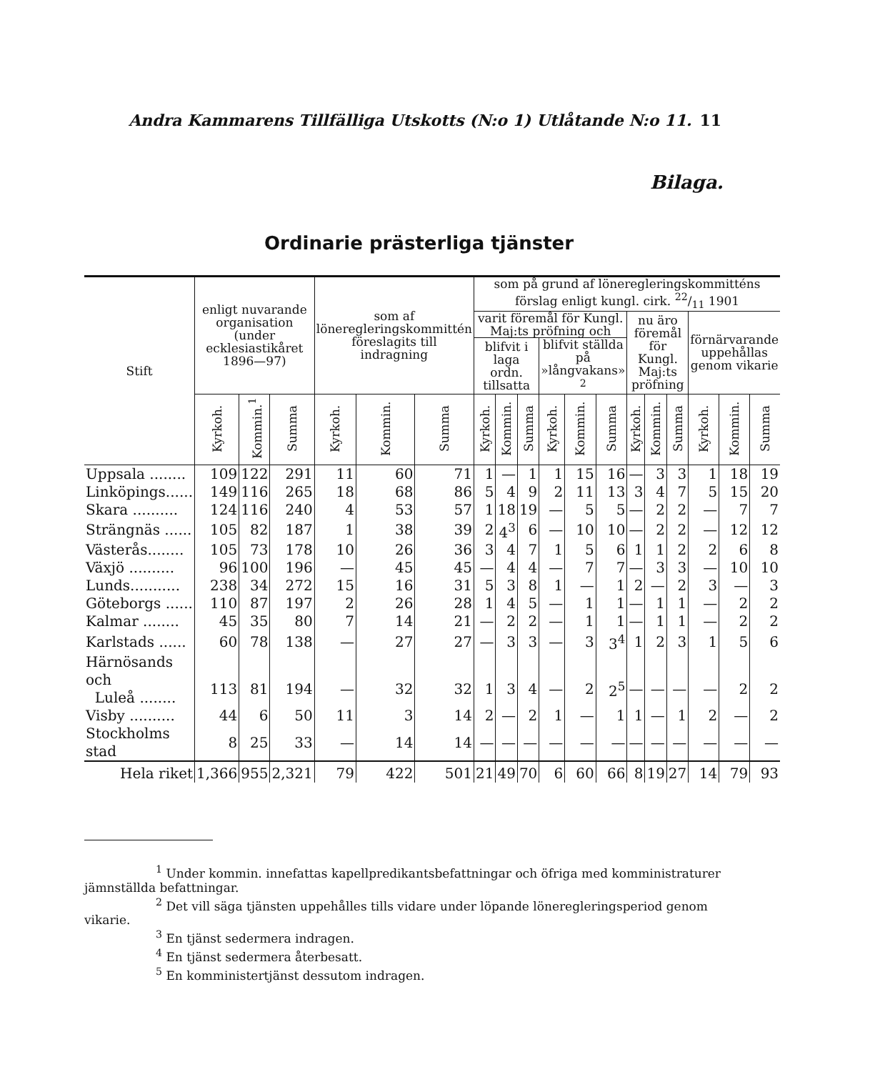Andra Kammarens Tillfälliga Utskotts (N:o 1) Utlåtande N:o 11. 11
Bilaga.
Ordinarie prästerliga tjänster
| Stift | enligt nuvarande organisation (under ecklesiastikåret 1896—97) | | | som af löneregleringskommittén föreslagits till indragning | | | som på grund af löneregleringskommitténs förslag enligt kungl. cirk. 22/11 1901 | | | | | | | | | | | |
| --- | --- | --- | --- | --- | --- | --- | --- | --- | --- | --- | --- | --- | --- | --- | --- | --- | --- | --- |
| | | | | | | | varit föremål för Kungl. Maj:ts pröfning och | | | | | | nu äro föremål för Kungl. Maj:ts pröfning | | | förnärvarande uppehållas genom vikarie | | |
| | | | | | | | blifvit i laga ordn. tillsatta | | | blifvit ställda på »långvakans» <sup>2</sup> | | | | | | | | |
| | Kyrkoh. | Kommin.<sup>1</sup> | Summa | Kyrkoh. | Kommin. | Summa | Kyrkoh. | Kommin. | Summa | Kyrkoh. | Kommin. | Summa | Kyrkoh. | Kommin. | Summa | Kyrkoh. | Kommin. | Summa |
| Uppsala ........ | 109 | 122 | 291 | 11 | 60 | 71 | 1 | — | 1 | 1 | 15 | 16 | — | 3 | 3 | 1 | 18 | 19 |
| Linköpings...... | 149 | 116 | 265 | 18 | 68 | 86 | 5 | 4 | 9 | 2 | 11 | 13 | 3 | 4 | 7 | 5 | 15 | 20 |
| Skara .......... | 124 | 116 | 240 | 4 | 53 | 57 | 1 | 18 | 19 | — | 5 | 5 | — | 2 | 2 | — | 7 | 7 |
| Strängnäs ...... | 105 | 82 | 187 | 1 | 38 | 39 | 2 | 4<sup>3</sup> | 6 | — | 10 | 10 | — | 2 | 2 | — | 12 | 12 |
| Västerås........ | 105 | 73 | 178 | 10 | 26 | 36 | 3 | 4 | 7 | 1 | 5 | 6 | 1 | 1 | 2 | 2 | 6 | 8 |
| Växjö .......... | 96 | 100 | 196 | — | 45 | 45 | — | 4 | 4 | — | 7 | 7 | — | 3 | 3 | — | 10 | 10 |
| Lunds........... | 238 | 34 | 272 | 15 | 16 | 31 | 5 | 3 | 8 | 1 | — | 1 | 2 | — | 2 | 3 | — | 3 |
| Göteborgs ...... | 110 | 87 | 197 | 2 | 26 | 28 | 1 | 4 | 5 | — | 1 | 1 | — | 1 | 1 | — | 2 | 2 |
| Kalmar ........ | 45 | 35 | 80 | 7 | 14 | 21 | — | 2 | 2 | — | 1 | 1 | — | 1 | 1 | — | 2 | 2 |
| Karlstads ...... | 60 | 78 | 138 | — | 27 | 27 | — | 3 | 3 | — | 3 | 3<sup>4</sup> | 1 | 2 | 3 | 1 | 5 | 6 |
| Härnösands och Luleå ........ | 113 | 81 | 194 | — | 32 | 32 | 1 | 3 | 4 | — | 2 | 2<sup>5</sup> | — | — | — | — | 2 | 2 |
| Visby .......... | 44 | 6 | 50 | 11 | 3 | 14 | 2 | — | 2 | 1 | — | 1 | 1 | — | 1 | 2 | — | 2 |
| Stockholms stad | 8 | 25 | 33 | — | 14 | 14 | — | — | — | — | — | — | — | — | — | — | — | — |
| Hela riket | 1,366 | 955 | 2,321 | 79 | 422 | 501 | 21 | 49 | 70 | 6 | 60 | 66 | 8 | 19 | 27 | 14 | 79 | 93 |
<sup>1</sup> Under kommin. innefattas kapellpredikantsbefattningar och öfriga med komministraturer jämnställda befattningar.
<sup>2</sup> Det vill säga tjänsten uppehålles tills vidare under löpande löneregleringsperiod genom vikarie.
<sup>3</sup> En tjänst sedermera indragen.
<sup>4</sup> En tjänst sedermera återbesatt.
<sup>5</sup> En komministertjänst dessutom indragen.